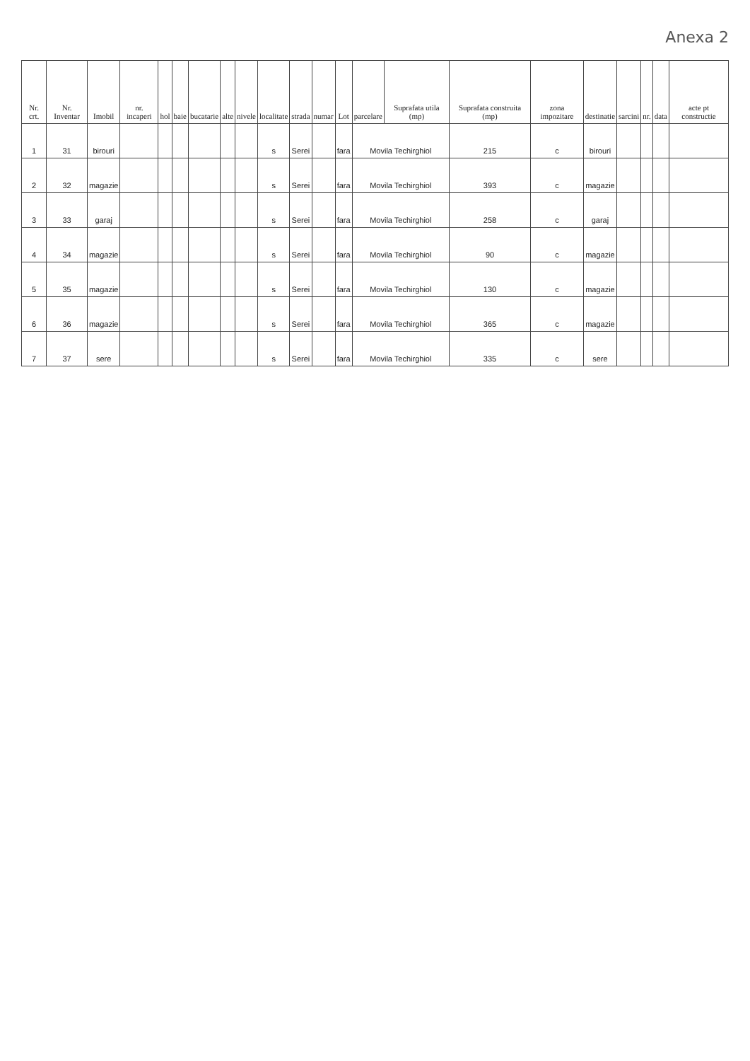Anexa 2
| Nr. crt. | Nr. Inventar | Imobil | nr. incaperi | hol | baie | bucatarie | alte | nivele | localitate | strada | numar | Lot | parcelare | Suprafata utila (mp) | Suprafata construita (mp) | zona impozitare | destinatie | sarcini | nr. | data | acte pt constructie |
| --- | --- | --- | --- | --- | --- | --- | --- | --- | --- | --- | --- | --- | --- | --- | --- | --- | --- | --- | --- | --- | --- |
| 1 | 31 | birouri | | | | | | | s | Serei | | fara | Movila Techirghiol | | 215 | c | birouri | | | | |
| 2 | 32 | magazie | | | | | | | s | Serei | | fara | Movila Techirghiol | | 393 | c | magazie | | | | |
| 3 | 33 | garaj | | | | | | | s | Serei | | fara | Movila Techirghiol | | 258 | c | garaj | | | | |
| 4 | 34 | magazie | | | | | | | s | Serei | | fara | Movila Techirghiol | | 90 | c | magazie | | | | |
| 5 | 35 | magazie | | | | | | | s | Serei | | fara | Movila Techirghiol | | 130 | c | magazie | | | | |
| 6 | 36 | magazie | | | | | | | s | Serei | | fara | Movila Techirghiol | | 365 | c | magazie | | | | |
| 7 | 37 | sere | | | | | | | s | Serei | | fara | Movila Techirghiol | | 335 | c | sere | | | | |